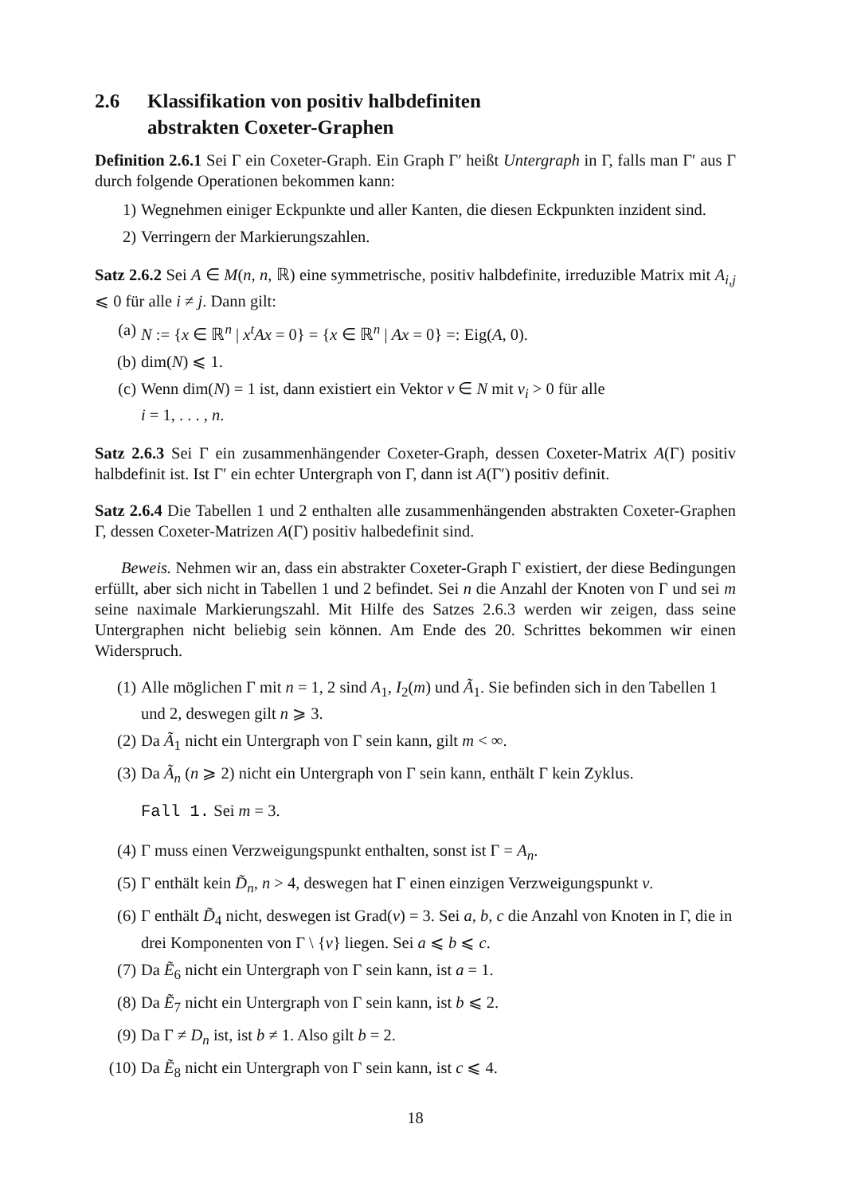2.6 Klassifikation von positiv halbdefiniten
abstrakten Coxeter-Graphen
Definition 2.6.1 Sei Γ ein Coxeter-Graph. Ein Graph Γ′ heißt Untergraph in Γ, falls man Γ′ aus Γ durch folgende Operationen bekommen kann:
1) Wegnehmen einiger Eckpunkte und aller Kanten, die diesen Eckpunkten inzident sind.
2) Verringern der Markierungszahlen.
Satz 2.6.2 Sei A ∈ M(n, n, ℝ) eine symmetrische, positiv halbdefinite, irreduzible Matrix mit A<sub>i,j</sub> ⩽ 0 für alle i ≠ j. Dann gilt:
(a) N := {x ∈ ℝ<sup>n</sup> | x<sup>t</sup>Ax = 0} = {x ∈ ℝ<sup>n</sup> | Ax = 0} =: Eig(A, 0).
(b) dim(N) ⩽ 1.
(c) Wenn dim(N) = 1 ist, dann existiert ein Vektor v ∈ N mit v<sub>i</sub> > 0 für alle
i = 1, . . . , n.
Satz 2.6.3 Sei Γ ein zusammenhängender Coxeter-Graph, dessen Coxeter-Matrix A(Γ) positiv halbdefinit ist. Ist Γ′ ein echter Untergraph von Γ, dann ist A(Γ′) positiv definit.
Satz 2.6.4 Die Tabellen 1 und 2 enthalten alle zusammenhängenden abstrakten Coxeter-Graphen Γ, dessen Coxeter-Matrizen A(Γ) positiv halbedefinit sind.
Beweis. Nehmen wir an, dass ein abstrakter Coxeter-Graph Γ existiert, der diese Bedingungen erfüllt, aber sich nicht in Tabellen 1 und 2 befindet. Sei n die Anzahl der Knoten von Γ und sei m seine naximale Markierungszahl. Mit Hilfe des Satzes 2.6.3 werden wir zeigen, dass seine Untergraphen nicht beliebig sein können. Am Ende des 20. Schrittes bekommen wir einen Widerspruch.
(1) Alle möglichen Γ mit n = 1, 2 sind A<sub>1</sub>, I<sub>2</sub>(m) und Ã<sub>1</sub>. Sie befinden sich in den Tabellen 1 und 2, deswegen gilt n ⩾ 3.
(2) Da Ã<sub>1</sub> nicht ein Untergraph von Γ sein kann, gilt m < ∞.
(3) Da Ã<sub>n</sub> (n ⩾ 2) nicht ein Untergraph von Γ sein kann, enthält Γ kein Zyklus.
Fall 1. Sei m = 3.
(4) Γ muss einen Verzweigungspunkt enthalten, sonst ist Γ = A<sub>n</sub>.
(5) Γ enthält kein D̃<sub>n</sub>, n > 4, deswegen hat Γ einen einzigen Verzweigungspunkt v.
(6) Γ enthält D̃<sub>4</sub> nicht, deswegen ist Grad(v) = 3. Sei a, b, c die Anzahl von Knoten in Γ, die in drei Komponenten von Γ \ {v} liegen. Sei a ⩽ b ⩽ c.
(7) Da Ẽ<sub>6</sub> nicht ein Untergraph von Γ sein kann, ist a = 1.
(8) Da Ẽ<sub>7</sub> nicht ein Untergraph von Γ sein kann, ist b ⩽ 2.
(9) Da Γ ≠ D<sub>n</sub> ist, ist b ≠ 1. Also gilt b = 2.
(10) Da Ẽ<sub>8</sub> nicht ein Untergraph von Γ sein kann, ist c ⩽ 4.
18